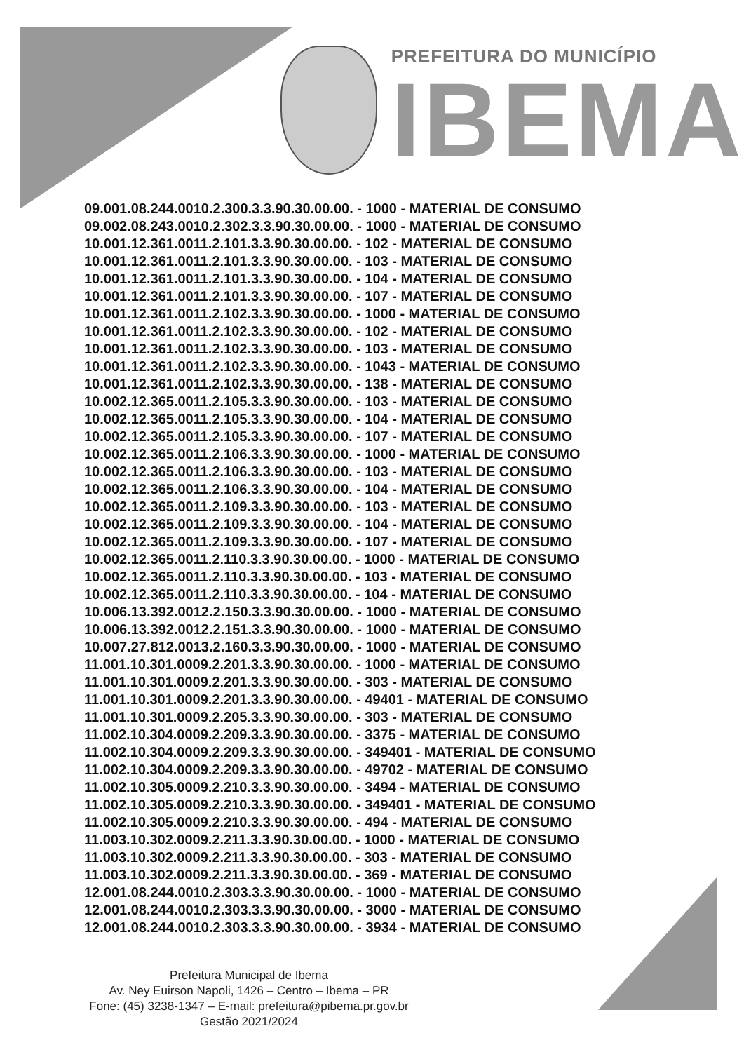PREFEITURA DO MUNICÍPIO
IBEMA
09.001.08.244.0010.2.300.3.3.90.30.00.00. - 1000 - MATERIAL DE CONSUMO
09.002.08.243.0010.2.302.3.3.90.30.00.00. - 1000 - MATERIAL DE CONSUMO
10.001.12.361.0011.2.101.3.3.90.30.00.00. - 102 - MATERIAL DE CONSUMO
10.001.12.361.0011.2.101.3.3.90.30.00.00. - 103 - MATERIAL DE CONSUMO
10.001.12.361.0011.2.101.3.3.90.30.00.00. - 104 - MATERIAL DE CONSUMO
10.001.12.361.0011.2.101.3.3.90.30.00.00. - 107 - MATERIAL DE CONSUMO
10.001.12.361.0011.2.102.3.3.90.30.00.00. - 1000 - MATERIAL DE CONSUMO
10.001.12.361.0011.2.102.3.3.90.30.00.00. - 102 - MATERIAL DE CONSUMO
10.001.12.361.0011.2.102.3.3.90.30.00.00. - 103 - MATERIAL DE CONSUMO
10.001.12.361.0011.2.102.3.3.90.30.00.00. - 1043 - MATERIAL DE CONSUMO
10.001.12.361.0011.2.102.3.3.90.30.00.00. - 138 - MATERIAL DE CONSUMO
10.002.12.365.0011.2.105.3.3.90.30.00.00. - 103 - MATERIAL DE CONSUMO
10.002.12.365.0011.2.105.3.3.90.30.00.00. - 104 - MATERIAL DE CONSUMO
10.002.12.365.0011.2.105.3.3.90.30.00.00. - 107 - MATERIAL DE CONSUMO
10.002.12.365.0011.2.106.3.3.90.30.00.00. - 1000 - MATERIAL DE CONSUMO
10.002.12.365.0011.2.106.3.3.90.30.00.00. - 103 - MATERIAL DE CONSUMO
10.002.12.365.0011.2.106.3.3.90.30.00.00. - 104 - MATERIAL DE CONSUMO
10.002.12.365.0011.2.109.3.3.90.30.00.00. - 103 - MATERIAL DE CONSUMO
10.002.12.365.0011.2.109.3.3.90.30.00.00. - 104 - MATERIAL DE CONSUMO
10.002.12.365.0011.2.109.3.3.90.30.00.00. - 107 - MATERIAL DE CONSUMO
10.002.12.365.0011.2.110.3.3.90.30.00.00. - 1000 - MATERIAL DE CONSUMO
10.002.12.365.0011.2.110.3.3.90.30.00.00. - 103 - MATERIAL DE CONSUMO
10.002.12.365.0011.2.110.3.3.90.30.00.00. - 104 - MATERIAL DE CONSUMO
10.006.13.392.0012.2.150.3.3.90.30.00.00. - 1000 - MATERIAL DE CONSUMO
10.006.13.392.0012.2.151.3.3.90.30.00.00. - 1000 - MATERIAL DE CONSUMO
10.007.27.812.0013.2.160.3.3.90.30.00.00. - 1000 - MATERIAL DE CONSUMO
11.001.10.301.0009.2.201.3.3.90.30.00.00. - 1000 - MATERIAL DE CONSUMO
11.001.10.301.0009.2.201.3.3.90.30.00.00. - 303 - MATERIAL DE CONSUMO
11.001.10.301.0009.2.201.3.3.90.30.00.00. - 49401 - MATERIAL DE CONSUMO
11.001.10.301.0009.2.205.3.3.90.30.00.00. - 303 - MATERIAL DE CONSUMO
11.002.10.304.0009.2.209.3.3.90.30.00.00. - 3375 - MATERIAL DE CONSUMO
11.002.10.304.0009.2.209.3.3.90.30.00.00. - 349401 - MATERIAL DE CONSUMO
11.002.10.304.0009.2.209.3.3.90.30.00.00. - 49702 - MATERIAL DE CONSUMO
11.002.10.305.0009.2.210.3.3.90.30.00.00. - 3494 - MATERIAL DE CONSUMO
11.002.10.305.0009.2.210.3.3.90.30.00.00. - 349401 - MATERIAL DE CONSUMO
11.002.10.305.0009.2.210.3.3.90.30.00.00. - 494 - MATERIAL DE CONSUMO
11.003.10.302.0009.2.211.3.3.90.30.00.00. - 1000 - MATERIAL DE CONSUMO
11.003.10.302.0009.2.211.3.3.90.30.00.00. - 303 - MATERIAL DE CONSUMO
11.003.10.302.0009.2.211.3.3.90.30.00.00. - 369 - MATERIAL DE CONSUMO
12.001.08.244.0010.2.303.3.3.90.30.00.00. - 1000 - MATERIAL DE CONSUMO
12.001.08.244.0010.2.303.3.3.90.30.00.00. - 3000 - MATERIAL DE CONSUMO
12.001.08.244.0010.2.303.3.3.90.30.00.00. - 3934 - MATERIAL DE CONSUMO
Prefeitura Municipal de Ibema
Av. Ney Euirson Napoli, 1426 – Centro – Ibema – PR
Fone: (45) 3238-1347 – E-mail: prefeitura@pibema.pr.gov.br
Gestão 2021/2024